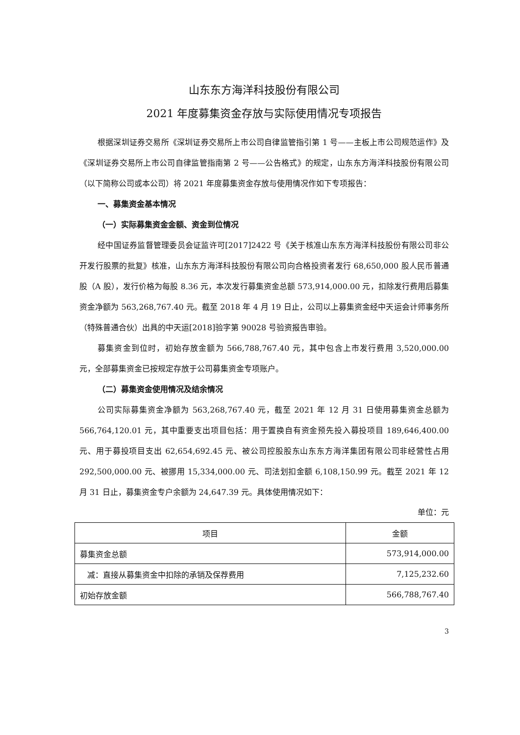山东东方海洋科技股份有限公司
2021 年度募集资金存放与实际使用情况专项报告
根据深圳证券交易所《深圳证券交易所上市公司自律监管指引第 1 号——主板上市公司规范运作》及《深圳证券交易所上市公司自律监管指南第 2 号——公告格式》的规定，山东东方海洋科技股份有限公司（以下简称公司或本公司）将 2021 年度募集资金存放与使用情况作如下专项报告：
一、募集资金基本情况
（一）实际募集资金金额、资金到位情况
经中国证券监督管理委员会证监许可[2017]2422 号《关于核准山东东方海洋科技股份有限公司非公开发行股票的批复》核准，山东东方海洋科技股份有限公司向合格投资者发行 68,650,000 股人民币普通股（A 股），发行价格为每股 8.36 元，本次发行募集资金总额 573,914,000.00 元，扣除发行费用后募集资金净额为 563,268,767.40 元。截至 2018 年 4 月 19 日止，公司以上募集资金经中天运会计师事务所（特殊普通合伙）出具的中天运[2018]验字第 90028 号验资报告审验。
募集资金到位时，初始存放金额为 566,788,767.40 元，其中包含上市发行费用 3,520,000.00 元，全部募集资金已按规定存放于公司募集资金专项账户。
（二）募集资金使用情况及结余情况
公司实际募集资金净额为 563,268,767.40 元，截至 2021 年 12 月 31 日使用募集资金总额为 566,764,120.01 元，其中重要支出项目包括：用于置换自有资金预先投入募投项目 189,646,400.00 元、用于募投项目支出 62,654,692.45 元、被公司控股股东山东东方海洋集团有限公司非经营性占用 292,500,000.00 元、被挪用 15,334,000.00 元、司法划扣金额 6,108,150.99 元。截至 2021 年 12 月 31 日止，募集资金专户余额为 24,647.39 元。具体使用情况如下：
单位：元
| 项目 | 金额 |
| --- | --- |
| 募集资金总额 | 573,914,000.00 |
| 减：直接从募集资金中扣除的承销及保荐费用 | 7,125,232.60 |
| 初始存放金额 | 566,788,767.40 |
3